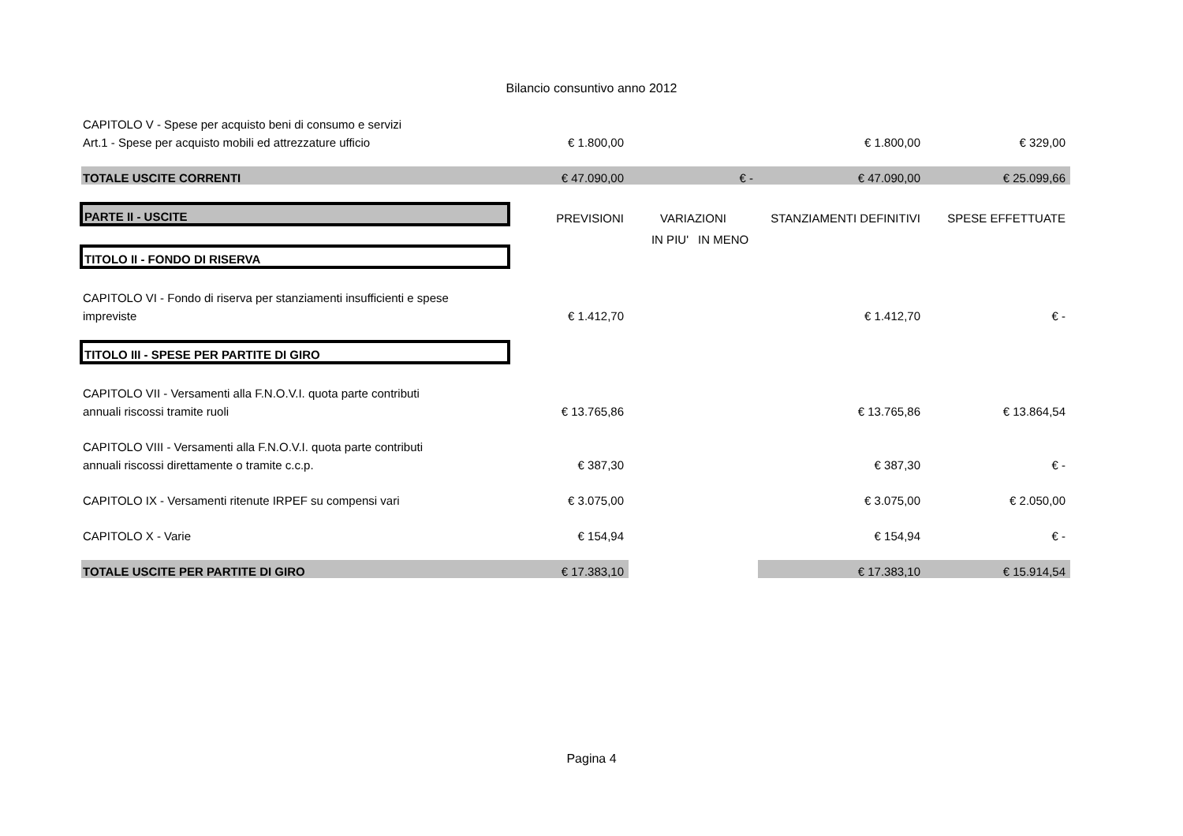Bilancio consuntivo anno 2012
| CAPITOLO V - Spese per acquisto beni di consumo e servizi | | | | | |
| Art.1 - Spese per acquisto mobili ed attrezzature ufficio | € 1.800,00 | | | € 1.800,00 | € 329,00 |
| TOTALE USCITE CORRENTI | € 47.090,00 | | € - | € 47.090,00 | € 25.099,66 |
| PARTE II - USCITE | PREVISIONI | VARIAZIONI | | STANZIAMENTI DEFINITIVI | SPESE EFFETTUATE |
| | | IN PIU' | IN MENO | | |
| TITOLO II - FONDO DI RISERVA | | | | | |
| CAPITOLO VI - Fondo di riserva per stanziamenti insufficienti e spese | | | | | |
| impreviste | € 1.412,70 | | | € 1.412,70 | € - |
| TITOLO III - SPESE PER PARTITE DI GIRO | | | | | |
| CAPITOLO VII - Versamenti alla F.N.O.V.I. quota parte contributi | | | | | |
| annuali riscossi tramite ruoli | € 13.765,86 | | | € 13.765,86 | € 13.864,54 |
| CAPITOLO VIII - Versamenti alla F.N.O.V.I. quota parte contributi | | | | | |
| annuali riscossi direttamente o tramite c.c.p. | € 387,30 | | | € 387,30 | € - |
| CAPITOLO IX - Versamenti ritenute IRPEF su compensi vari | € 3.075,00 | | | € 3.075,00 | € 2.050,00 |
| CAPITOLO X - Varie | € 154,94 | | | € 154,94 | € - |
| TOTALE USCITE PER PARTITE DI GIRO | € 17.383,10 | | | € 17.383,10 | € 15.914,54 |
Pagina 4